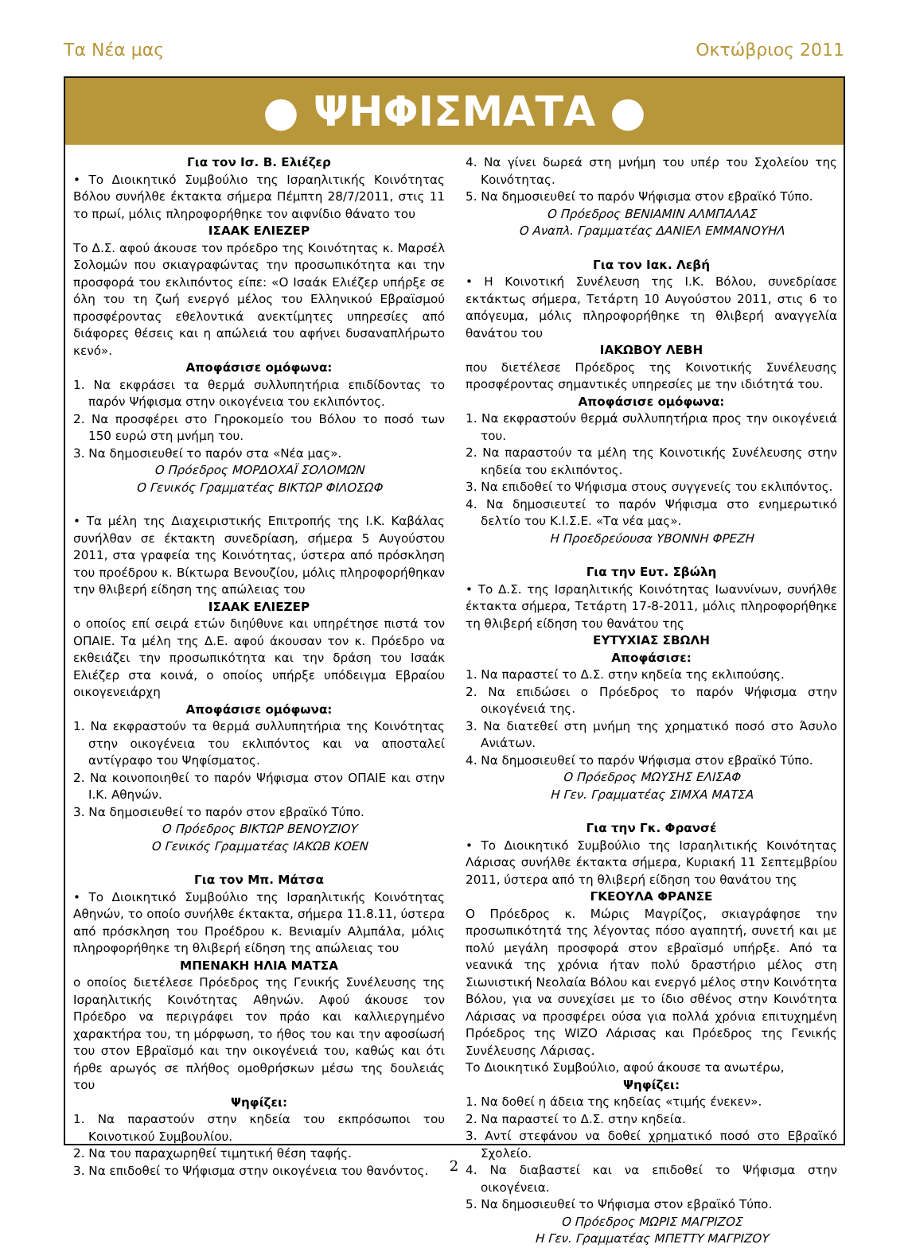Τα Νέα μας Οκτώβριος 2011
● ΨΗΦΙΣΜΑΤΑ ●
Για τον Ισ. Β. Ελιέζερ
• Το Διοικητικό Συμβούλιο της Ισραηλιτικής Κοινότητας Βόλου συνήλθε έκτακτα σήμερα Πέμπτη 28/7/2011, στις 11 το πρωί, μόλις πληροφορήθηκε τον αιφνίδιο θάνατο του
ΙΣΑΑΚ ΕΛΙΕΖΕΡ
Το Δ.Σ. αφού άκουσε τον πρόεδρο της Κοινότητας κ. Μαρσέλ Σολομών που σκιαγραφώντας την προσωπικότητα και την προσφορά του εκλιπόντος είπε: «Ο Ισαάκ Ελιέζερ υπήρξε σε όλη του τη ζωή ενεργό μέλος του Ελληνικού Εβραϊσμού προσφέροντας εθελοντικά ανεκτίμητες υπηρεσίες από διάφορες θέσεις και η απώλειά του αφήνει δυσαναπλήρωτο κενό».
Αποφάσισε ομόφωνα:
1. Να εκφράσει τα θερμά συλλυπητήρια επιδίδοντας το παρόν Ψήφισμα στην οικογένεια του εκλιπόντος.
2. Να προσφέρει στο Γηροκομείο του Βόλου το ποσό των 150 ευρώ στη μνήμη του.
3. Να δημοσιευθεί το παρόν στα «Νέα μας».
Ο Πρόεδρος ΜΟΡΔΟΧΑΪ ΣΟΛΟΜΩΝ
Ο Γενικός Γραμματέας ΒΙΚΤΩΡ ΦΙΛΟΣΩΦ
• Τα μέλη της Διαχειριστικής Επιτροπής της Ι.Κ. Καβάλας συνήλθαν σε έκτακτη συνεδρίαση, σήμερα 5 Αυγούστου 2011, στα γραφεία της Κοινότητας, ύστερα από πρόσκληση του προέδρου κ. Βίκτωρα Βενουζίου, μόλις πληροφορήθηκαν την θλιβερή είδηση της απώλειας του
ΙΣΑΑΚ ΕΛΙΕΖΕΡ
ο οποίος επί σειρά ετών διηύθυνε και υπηρέτησε πιστά τον ΟΠΑΙΕ. Τα μέλη της Δ.Ε. αφού άκουσαν τον κ. Πρόεδρο να εκθειάζει την προσωπικότητα και την δράση του Ισαάκ Ελιέζερ στα κοινά, ο οποίος υπήρξε υπόδειγμα Εβραίου οικογενειάρχη
Αποφάσισε ομόφωνα:
1. Να εκφραστούν τα θερμά συλλυπητήρια της Κοινότητας στην οικογένεια του εκλιπόντος και να αποσταλεί αντίγραφο του Ψηφίσματος.
2. Να κοινοποιηθεί το παρόν Ψήφισμα στον ΟΠΑΙΕ και στην Ι.Κ. Αθηνών.
3. Να δημοσιευθεί το παρόν στον εβραϊκό Τύπο.
Ο Πρόεδρος ΒΙΚΤΩΡ ΒΕΝΟΥΖΙΟΥ
Ο Γενικός Γραμματέας ΙΑΚΩΒ ΚΟΕΝ
Για τον Μπ. Μάτσα
• Το Διοικητικό Συμβούλιο της Ισραηλιτικής Κοινότητας Αθηνών, το οποίο συνήλθε έκτακτα, σήμερα 11.8.11, ύστερα από πρόσκληση του Προέδρου κ. Βενιαμίν Αλμπάλα, μόλις πληροφορήθηκε τη θλιβερή είδηση της απώλειας του
ΜΠΕΝΑΚΗ ΗΛΙΑ ΜΑΤΣΑ
ο οποίος διετέλεσε Πρόεδρος της Γενικής Συνέλευσης της Ισραηλιτικής Κοινότητας Αθηνών. Αφού άκουσε τον Πρόεδρο να περιγράφει τον πράο και καλλιεργημένο χαρακτήρα του, τη μόρφωση, το ήθος του και την αφοσίωσή του στον Εβραϊσμό και την οικογένειά του, καθώς και ότι ήρθε αρωγός σε πλήθος ομοθρήσκων μέσω της δουλειάς του
Ψηφίζει:
1. Να παραστούν στην κηδεία του εκπρόσωποι του Κοινοτικού Συμβουλίου.
2. Να του παραχωρηθεί τιμητική θέση ταφής.
3. Να επιδοθεί το Ψήφισμα στην οικογένεια του θανόντος.
4. Να γίνει δωρεά στη μνήμη του υπέρ του Σχολείου της Κοινότητας.
5. Να δημοσιευθεί το παρόν Ψήφισμα στον εβραϊκό Τύπο.
Ο Πρόεδρος ΒΕΝΙΑΜΙΝ ΑΛΜΠΑΛΑΣ
Ο Αναπλ. Γραμματέας ΔΑΝΙΕΛ ΕΜΜΑΝΟΥΗΛ
Για τον Ιακ. Λεβή
• Η Κοινοτική Συνέλευση της Ι.Κ. Βόλου, συνεδρίασε εκτάκτως σήμερα, Τετάρτη 10 Αυγούστου 2011, στις 6 το απόγευμα, μόλις πληροφορήθηκε τη θλιβερή αναγγελία θανάτου του
ΙΑΚΩΒΟΥ ΛΕΒΗ
που διετέλεσε Πρόεδρος της Κοινοτικής Συνέλευσης προσφέροντας σημαντικές υπηρεσίες με την ιδιότητά του.
Αποφάσισε ομόφωνα:
1. Να εκφραστούν θερμά συλλυπητήρια προς την οικογένειά του.
2. Να παραστούν τα μέλη της Κοινοτικής Συνέλευσης στην κηδεία του εκλιπόντος.
3. Να επιδοθεί το Ψήφισμα στους συγγενείς του εκλιπόντος.
4. Να δημοσιευτεί το παρόν Ψήφισμα στο ενημερωτικό δελτίο του Κ.Ι.Σ.Ε. «Τα νέα μας».
Η Προεδρεύουσα ΥΒΟΝΝΗ ΦΡΕΖΗ
Για την Ευτ. Σβώλη
• Το Δ.Σ. της Ισραηλιτικής Κοινότητας Ιωαννίνων, συνήλθε έκτακτα σήμερα, Τετάρτη 17-8-2011, μόλις πληροφορήθηκε τη θλιβερή είδηση του θανάτου της
ΕΥΤΥΧΙΑΣ ΣΒΩΛΗ
Αποφάσισε:
1. Να παραστεί το Δ.Σ. στην κηδεία της εκλιπούσης.
2. Να επιδώσει ο Πρόεδρος το παρόν Ψήφισμα στην οικογένειά της.
3. Να διατεθεί στη μνήμη της χρηματικό ποσό στο Άσυλο Ανιάτων.
4. Να δημοσιευθεί το παρόν Ψήφισμα στον εβραϊκό Τύπο.
Ο Πρόεδρος ΜΩΥΣΗΣ ΕΛΙΣΑΦ
Η Γεν. Γραμματέας ΣΙΜΧΑ ΜΑΤΣΑ
Για την Γκ. Φρανσέ
• Το Διοικητικό Συμβούλιο της Ισραηλιτικής Κοινότητας Λάρισας συνήλθε έκτακτα σήμερα, Κυριακή 11 Σεπτεμβρίου 2011, ύστερα από τη θλιβερή είδηση του θανάτου της
ΓΚΕΟΥΛΑ ΦΡΑΝΣΕ
Ο Πρόεδρος κ. Μώρις Μαγρίζος, σκιαγράφησε την προσωπικότητά της λέγοντας πόσο αγαπητή, συνετή και με πολύ μεγάλη προσφορά στον εβραϊσμό υπήρξε. Από τα νεανικά της χρόνια ήταν πολύ δραστήριο μέλος στη Σιωνιστική Νεολαία Βόλου και ενεργό μέλος στην Κοινότητα Βόλου, για να συνεχίσει με το ίδιο σθένος στην Κοινότητα Λάρισας να προσφέρει ούσα για πολλά χρόνια επιτυχημένη Πρόεδρος της WIZO Λάρισας και Πρόεδρος της Γενικής Συνέλευσης Λάρισας.
Το Διοικητικό Συμβούλιο, αφού άκουσε τα ανωτέρω,
Ψηφίζει:
1. Να δοθεί η άδεια της κηδείας «τιμής ένεκεν».
2. Να παραστεί το Δ.Σ. στην κηδεία.
3. Αντί στεφάνου να δοθεί χρηματικό ποσό στο Εβραϊκό Σχολείο.
4. Να διαβαστεί και να επιδοθεί το Ψήφισμα στην οικογένεια.
5. Να δημοσιευθεί το Ψήφισμα στον εβραϊκό Τύπο.
Ο Πρόεδρος ΜΩΡΙΣ ΜΑΓΡΙΖΟΣ
Η Γεν. Γραμματέας ΜΠΕΤΤΥ ΜΑΓΡΙΖΟΥ
2